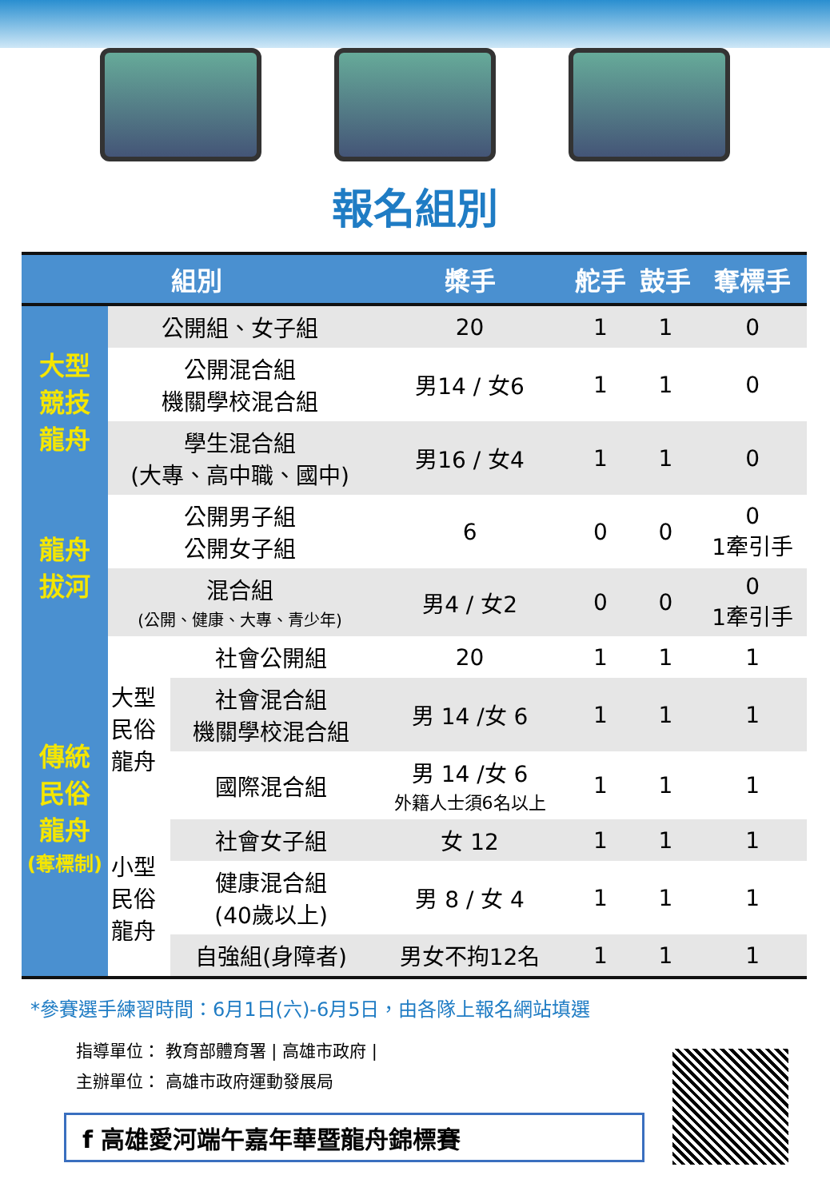報名組別
| 組別 | | | 槳手 | 舵手 | 鼓手 | 奪標手 |
| --- | --- | --- | --- | --- | --- | --- |
| 大型 競技 龍舟 | 公開組、女子組 | | 20 | 1 | 1 | 0 |
| | 公開混合組 機關學校混合組 | | 男14 / 女6 | 1 | 1 | 0 |
| | 學生混合組 (大專、高中職、國中) | | 男16 / 女4 | 1 | 1 | 0 |
| 龍舟 拔河 | 公開男子組 公開女子組 | | 6 | 0 | 0 | 0 1牽引手 |
| | 混合組 (公開、健康、大專、青少年) | | 男4 / 女2 | 0 | 0 | 0 1牽引手 |
| 傳統 民俗 龍舟 (奪標制) | 大型 民俗 龍舟 | 社會公開組 | 20 | 1 | 1 | 1 |
| | | 社會混合組 機關學校混合組 | 男 14 /女 6 | 1 | 1 | 1 |
| | | 國際混合組 | 男 14 /女 6 外籍人士須6名以上 | 1 | 1 | 1 |
| | 小型 民俗 龍舟 | 社會女子組 | 女 12 | 1 | 1 | 1 |
| | | 健康混合組 (40歲以上) | 男 8 / 女 4 | 1 | 1 | 1 |
| | | 自強組(身障者) | 男女不拘12名 | 1 | 1 | 1 |
*參賽選手練習時間：6月1日(六)-6月5日，由各隊上報名網站填選
指導單位： 教育部體育署 | 高雄市政府 |
主辦單位： 高雄市政府運動發展局
f 高雄愛河端午嘉年華暨龍舟錦標賽